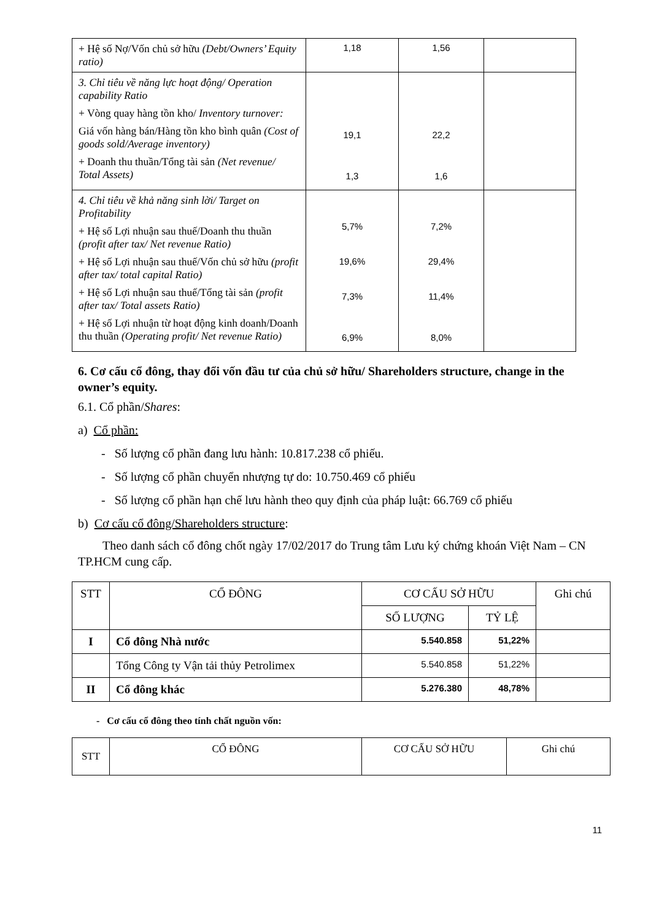| + Hệ số Nợ/Vốn chủ sở hữu (Debt/Owners’ Equity ratio) | 1,18 | 1,56 | |
| 3. Chỉ tiêu về năng lực hoạt động/ Operation capability Ratio + Vòng quay hàng tồn kho/ Inventory turnover: Giá vốn hàng bán/Hàng tồn kho bình quân (Cost of goods sold/Average inventory) + Doanh thu thuần/Tổng tài sản (Net revenue/ Total Assets) | 19,1 1,3 | 22,2 1,6 | |
| 4. Chỉ tiêu về khả năng sinh lời/ Target on Profitability + Hệ số Lợi nhuận sau thuế/Doanh thu thuần (profit after tax/ Net revenue Ratio) + Hệ số Lợi nhuận sau thuế/Vốn chủ sở hữu (profit after tax/ total capital Ratio) + Hệ số Lợi nhuận sau thuế/Tổng tài sản (profit after tax/ Total assets Ratio) + Hệ số Lợi nhuận từ hoạt động kinh doanh/Doanh thu thuần (Operating profit/ Net revenue Ratio) | 5,7% 19,6% 7,3% 6,9% | 7,2% 29,4% 11,4% 8,0% | |
6. Cơ cấu cổ đông, thay đổi vốn đầu tư của chủ sở hữu/ Shareholders structure, change in the owner’s equity.
6.1. Cổ phần/Shares:
a) Cổ phần:
- Số lượng cổ phần đang lưu hành: 10.817.238 cổ phiếu.
- Số lượng cổ phần chuyển nhượng tự do: 10.750.469 cổ phiếu
- Số lượng cổ phần hạn chế lưu hành theo quy định của pháp luật: 66.769 cổ phiếu
b) Cơ cấu cổ đông/Shareholders structure:
Theo danh sách cổ đông chốt ngày 17/02/2017 do Trung tâm Lưu ký chứng khoán Việt Nam – CN TP.HCM cung cấp.
| STT | CỔ ĐÔNG | CƠ CẤU SỞ HỮU | | Ghi chú |
| --- | --- | --- | --- | --- |
| | | SỐ LƯỢNG | TỶ LỆ | |
| I | Cổ đông Nhà nước | 5.540.858 | 51,22% | |
| | Tổng Công ty Vận tải thủy Petrolimex | 5.540.858 | 51,22% | |
| II | Cổ đông khác | 5.276.380 | 48,78% | |
- Cơ cấu cổ đông theo tính chất nguồn vốn:
| STT | CỔ ĐÔNG | CƠ CẤU SỞ HỮU | Ghi chú |
| --- | --- | --- | --- |
11